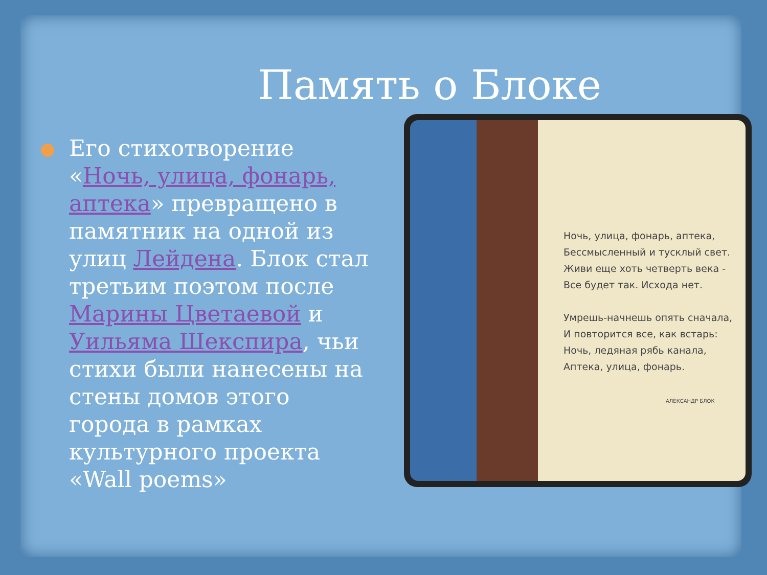Память о Блоке
Его стихотворение «Ночь, улица, фонарь, аптека» превращено в памятник на одной из улиц Лейдена. Блок стал третьим поэтом после Марины Цветаевой и Уильяма Шекспира, чьи стихи были нанесены на стены домов этого города в рамках культурного проекта «Wall poems»
Ночь, улица, фонарь, аптека,
Бессмысленный и тусклый свет.
Живи еще хоть четверть века -
Все будет так. Исхода нет.
Умрешь-начнешь опять сначала,
И повторится все, как встарь:
Ночь, ледяная рябь канала,
Аптека, улица, фонарь.
АЛЕКСАНДР БЛОК